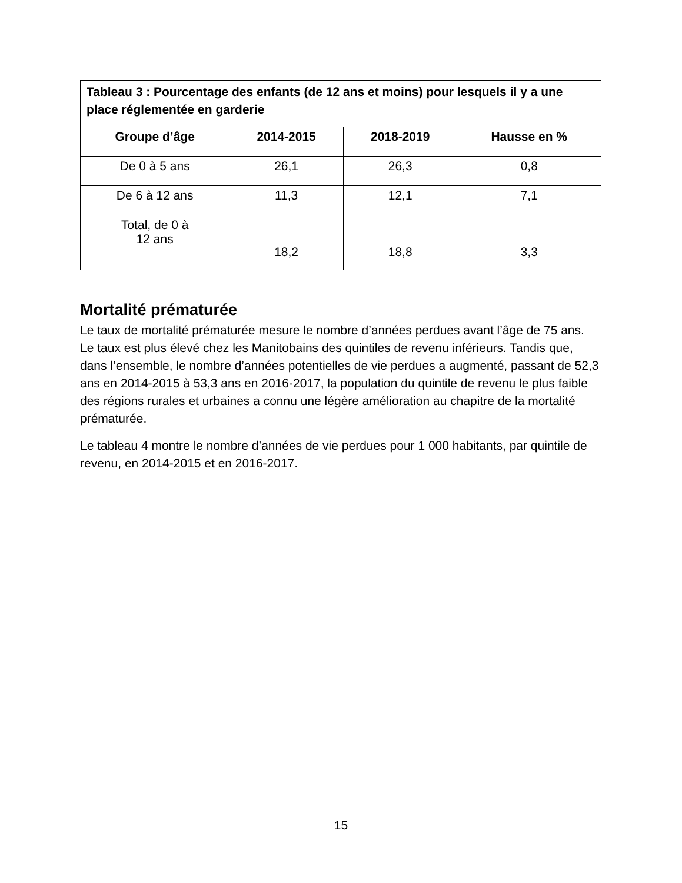| Tableau 3 : Pourcentage des enfants (de 12 ans et moins) pour lesquels il y a une place réglementée en garderie | | | |
| --- | --- | --- | --- |
| Groupe d’âge | 2014-2015 | 2018-2019 | Hausse en % |
| De 0 à 5 ans | 26,1 | 26,3 | 0,8 |
| De 6 à 12 ans | 11,3 | 12,1 | 7,1 |
| Total, de 0 à 12 ans | 18,2 | 18,8 | 3,3 |
Mortalité prématurée
Le taux de mortalité prématurée mesure le nombre d’années perdues avant l’âge de 75 ans. Le taux est plus élevé chez les Manitobains des quintiles de revenu inférieurs. Tandis que, dans l’ensemble, le nombre d’années potentielles de vie perdues a augmenté, passant de 52,3 ans en 2014-2015 à 53,3 ans en 2016-2017, la population du quintile de revenu le plus faible des régions rurales et urbaines a connu une légère amélioration au chapitre de la mortalité prématurée.
Le tableau 4 montre le nombre d’années de vie perdues pour 1 000 habitants, par quintile de revenu, en 2014-2015 et en 2016-2017.
15